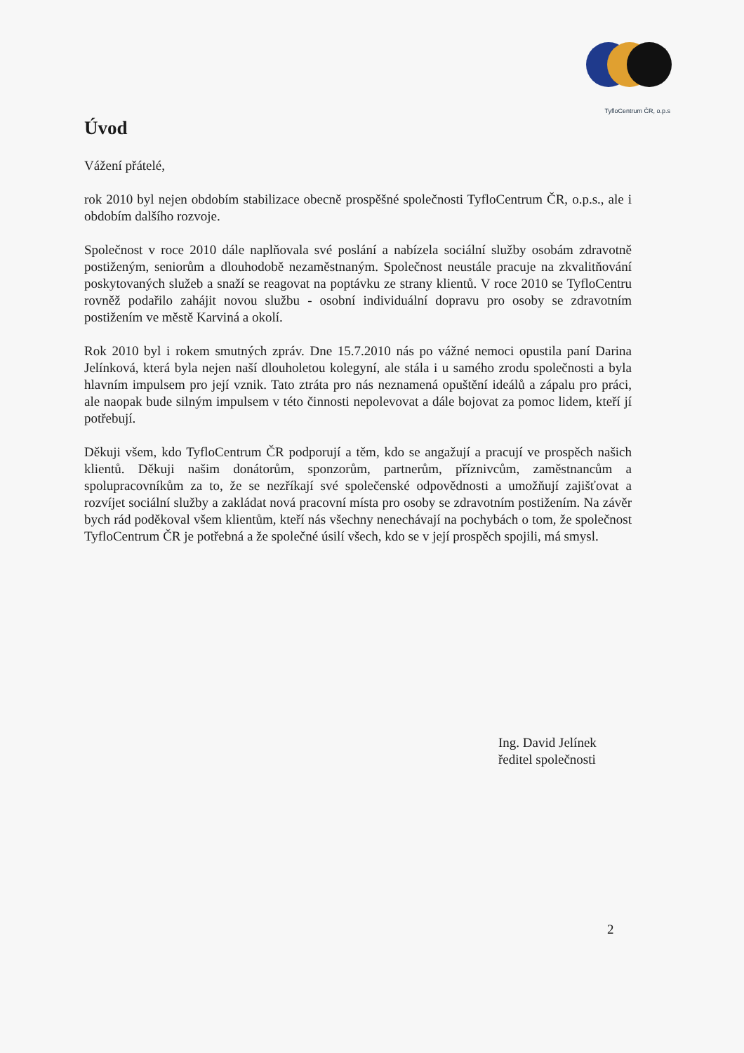TyfloCentrum ČR, o.p.s
Úvod
Vážení přátelé,
rok 2010 byl nejen obdobím stabilizace obecně prospěšné společnosti TyfloCentrum ČR, o.p.s., ale i obdobím dalšího rozvoje.
Společnost v roce 2010 dále naplňovala své poslání a nabízela sociální služby osobám zdravotně postiženým, seniorům a dlouhodobě nezaměstnaným. Společnost neustále pracuje na zkvalitňování poskytovaných služeb a snaží se reagovat na poptávku ze strany klientů. V roce 2010 se TyfloCentru rovněž podařilo zahájit novou službu - osobní individuální dopravu pro osoby se zdravotním postižením ve městě Karviná a okolí.
Rok 2010 byl i rokem smutných zpráv. Dne 15.7.2010 nás po vážné nemoci opustila paní Darina Jelínková, která byla nejen naší dlouholetou kolegyní, ale stála i u samého zrodu společnosti a byla hlavním impulsem pro její vznik. Tato ztráta pro nás neznamená opuštění ideálů a zápalu pro práci, ale naopak bude silným impulsem v této činnosti nepolevovat a dále bojovat za pomoc lidem, kteří jí potřebují.
Děkuji všem, kdo TyfloCentrum ČR podporují a těm, kdo se angažují a pracují ve prospěch našich klientů. Děkuji našim donátorům, sponzorům, partnerům, příznivcům, zaměstnancům a spolupracovníkům za to, že se nezříkají své společenské odpovědnosti a umožňují zajišťovat a rozvíjet sociální služby a zakládat nová pracovní místa pro osoby se zdravotním postižením. Na závěr bych rád poděkoval všem klientům, kteří nás všechny nenechávají na pochybách o tom, že společnost TyfloCentrum ČR je potřebná a že společné úsilí všech, kdo se v její prospěch spojili, má smysl.
Ing. David Jelínek
ředitel společnosti
2